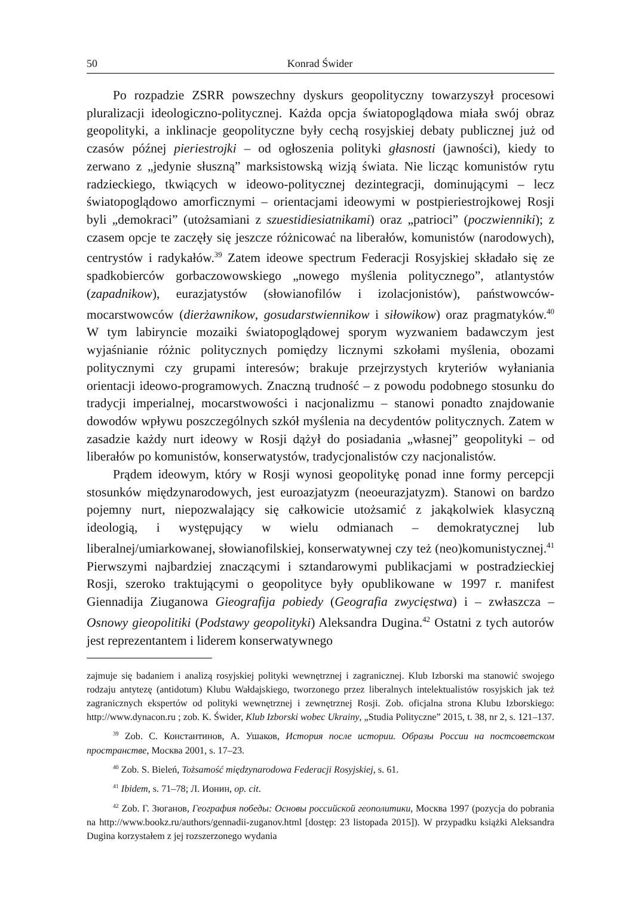50 Konrad Świder
Po rozpadzie ZSRR powszechny dyskurs geopolityczny towarzyszył procesowi pluralizacji ideologiczno-politycznej. Każda opcja światopoglądowa miała swój obraz geopolityki, a inklinacje geopolityczne były cechą rosyjskiej debaty publicznej już od czasów późnej pieriestrojki – od ogłoszenia polityki głasnosti (jawności), kiedy to zerwano z „jedynie słuszną” marksistowską wizją świata. Nie licząc komunistów rytu radzieckiego, tkwiących w ideowo-politycznej dezintegracji, dominującymi – lecz światopoglądowo amorficznymi – orientacjami ideowymi w postpieriestrojkowej Rosji byli „demokraci” (utożsamiani z szиestidiesiatnikami) oraz „patrioci” (poczwienniki); z czasem opcje te zaczęły się jeszcze różnicować na liberałów, komunistów (narodowych), centrystów i radykałów.<sup>39</sup> Zatem ideowe spectrum Federacji Rosyjskiej składało się ze spadkobierców gorbaczowowskiego „nowego myślenia politycznego”, atlantystów (zapadnikow), eurazjatystów (słowianofilów i izolacjonistów), państwowców-mocarstwowców (dierżawnikow, gosudarstwiennikow i siłowikow) oraz pragmatyków.<sup>40</sup> W tym labiryncie mozaiki światopoglądowej sporym wyzwaniem badawczym jest wyjaśnianie różnic politycznych pomiędzy licznymi szkołami myślenia, obozami politycznymi czy grupami interesów; brakuje przejrzystych kryteriów wyłaniania orientacji ideowo-programowych. Znaczną trudność – z powodu podobnego stosunku do tradycji imperialnej, mocarstwowości i nacjonalizmu – stanowi ponadto znajdowanie dowodów wpływu poszczególnych szkół myślenia na decydentów politycznych. Zatem w zasadzie każdy nurt ideowy w Rosji dążył do posiadania „własnej” geopolityki – od liberałów po komunistów, konserwatystów, tradycjonalistów czy nacjonalistów.
Prądem ideowym, który w Rosji wynosi geopolitykę ponad inne formy percepcji stosunków międzynarodowych, jest euroazjatyzm (neoeurazjatyzm). Stanowi on bardzo pojemny nurt, niepozwalający się całkowicie utożsamić z jakąkolwiek klasyczną ideologią, i występujący w wielu odmianach – demokratycznej lub liberalnej/umiarkowanej, słowianofilskiej, konserwatywnej czy też (neo)komunistycznej.<sup>41</sup> Pierwszymi najbardziej znaczącymi i sztandarowymi publikacjami w postradzieckiej Rosji, szeroko traktującymi o geopolityce były opublikowane w 1997 r. manifest Giennadija Ziuganowa Gieografija pobiedy (Geografia zwycięstwa) i – zwłaszcza – Osnowy gieopolitiki (Podstawy geopolityki) Aleksandra Dugina.<sup>42</sup> Ostatni z tych autorów jest reprezentantem i liderem konserwatywnego
zajmuje się badaniem i analizą rosyjskiej polityki wewnętrznej i zagranicznej. Klub Izborski ma stanowić swojego rodzaju antytezę (antidotum) Klubu Wałdajskiego, tworzonego przez liberalnych intelektualistów rosyjskich jak też zagranicznych ekspertów od polityki wewnętrznej i zewnętrznej Rosji. Zob. oficjalna strona Klubu Izborskiego: http://www.dynacon.ru ; zob. K. Świder, Klub Izborski wobec Ukrainy, „Studia Polityczne” 2015, t. 38, nr 2, s. 121–137.
<sup>39</sup> Zob. С. Константинов, А. Ушаков, История после истории. Образы России на постсоветском пространстве, Москва 2001, s. 17–23.
<sup>40</sup> Zob. S. Bieleń, Tożsamość międzynarodowa Federacji Rosyjskiej, s. 61.
<sup>41</sup> Ibidem, s. 71–78; Л. Ионин, op. cit.
<sup>42</sup> Zob. Г. Зюганов, География победы: Основы российской геополитики, Москва 1997 (pozycja do pobrania na http://www.bookz.ru/authors/gennadii-zuganov.html [dostęp: 23 listopada 2015]). W przypadku książki Aleksandra Dugina korzystałem z jej rozszerzonego wydania